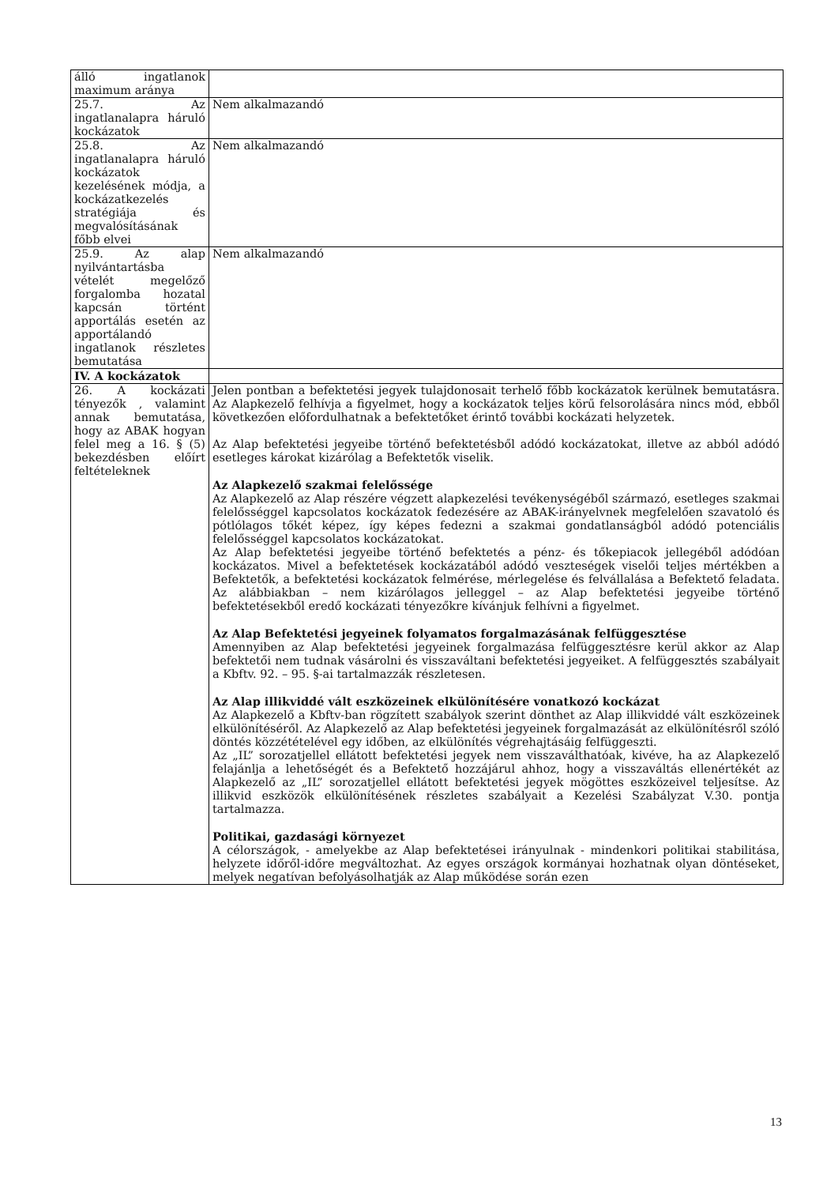| álló ingatlanok maximum aránya | |
| 25.7. Az ingatlanalapra háruló kockázatok | Nem alkalmazandó |
| 25.8. Az ingatlanalapra háruló kockázatok kezelésének módja, a kockázatkezelés stratégiája és megvalósításának főbb elvei | Nem alkalmazandó |
| 25.9. Az alap nyilvántartásba vételét megelőző forgalomba hozatal kapcsán történt apportálás esetén az apportálandó ingatlanok részletes bemutatása | Nem alkalmazandó |
| IV. A kockázatok | |
| 26. A kockázati tényezők , valamint annak bemutatása, hogy az ABAK hogyan felel meg a 16. § (5) bekezdésben előírt feltételeknek | Jelen pontban a befektetési jegyek tulajdonosait terhelő főbb kockázatok kerülnek bemutatásra. Az Alapkezelő felhívja a figyelmet, hogy a kockázatok teljes körű felsorolására nincs mód, ebből következően előfordulhatnak a befektetőket érintő további kockázati helyzetek. Az Alap befektetési jegyeibe történő befektetésből adódó kockázatokat, illetve az abból adódó esetleges károkat kizárólag a Befektetők viselik. Az Alapkezelő szakmai felelőssége Az Alapkezelő az Alap részére végzett alapkezelési tevékenységéből származó, esetleges szakmai felelősséggel kapcsolatos kockázatok fedezésére az ABAK-irányelvnek megfelelően szavatoló és pótlólagos tőkét képez, így képes fedezni a szakmai gondatlanságból adódó potenciális felelősséggel kapcsolatos kockázatokat. Az Alap befektetési jegyeibe történő befektetés a pénz- és tőkepiacok jellegéből adódóan kockázatos. Mivel a befektetések kockázatából adódó veszteségek viselői teljes mértékben a Befektetők, a befektetési kockázatok felmérése, mérlegelése és felvállalása a Befektető feladata. Az alábbiakban – nem kizárólagos jelleggel – az Alap befektetési jegyeibe történő befektetésekből eredő kockázati tényezőkre kívánjuk felhívni a figyelmet. Az Alap Befektetési jegyeinek folyamatos forgalmazásának felfüggesztése Amennyiben az Alap befektetési jegyeinek forgalmazása felfüggesztésre kerül akkor az Alap befektetői nem tudnak vásárolni és visszaváltani befektetési jegyeiket. A felfüggesztés szabályait a Kbftv. 92. – 95. §-ai tartalmazzák részletesen. Az Alap illikviddé vált eszközeinek elkülönítésére vonatkozó kockázat Az Alapkezelő a Kbftv-ban rögzített szabályok szerint dönthet az Alap illikviddé vált eszközeinek elkülönítéséről. Az Alapkezelő az Alap befektetési jegyeinek forgalmazását az elkülönítésről szóló döntés közzétételével egy időben, az elkülönítés végrehajtásáig felfüggeszti. Az „IL” sorozatjellel ellátott befektetési jegyek nem visszaválthatóak, kivéve, ha az Alapkezelő felajánlja a lehetőségét és a Befektető hozzájárul ahhoz, hogy a visszaváltás ellenértékét az Alapkezelő az „IL” sorozatjellel ellátott befektetési jegyek mögöttes eszközeivel teljesítse. Az illikvid eszközök elkülönítésének részletes szabályait a Kezelési Szabályzat V.30. pontja tartalmazza. Politikai, gazdasági környezet A célországok, - amelyekbe az Alap befektetései irányulnak - mindenkori politikai stabilitása, helyzete időről-időre megváltozhat. Az egyes országok kormányai hozhatnak olyan döntéseket, melyek negatívan befolyásolhatják az Alap működése során ezen |
13